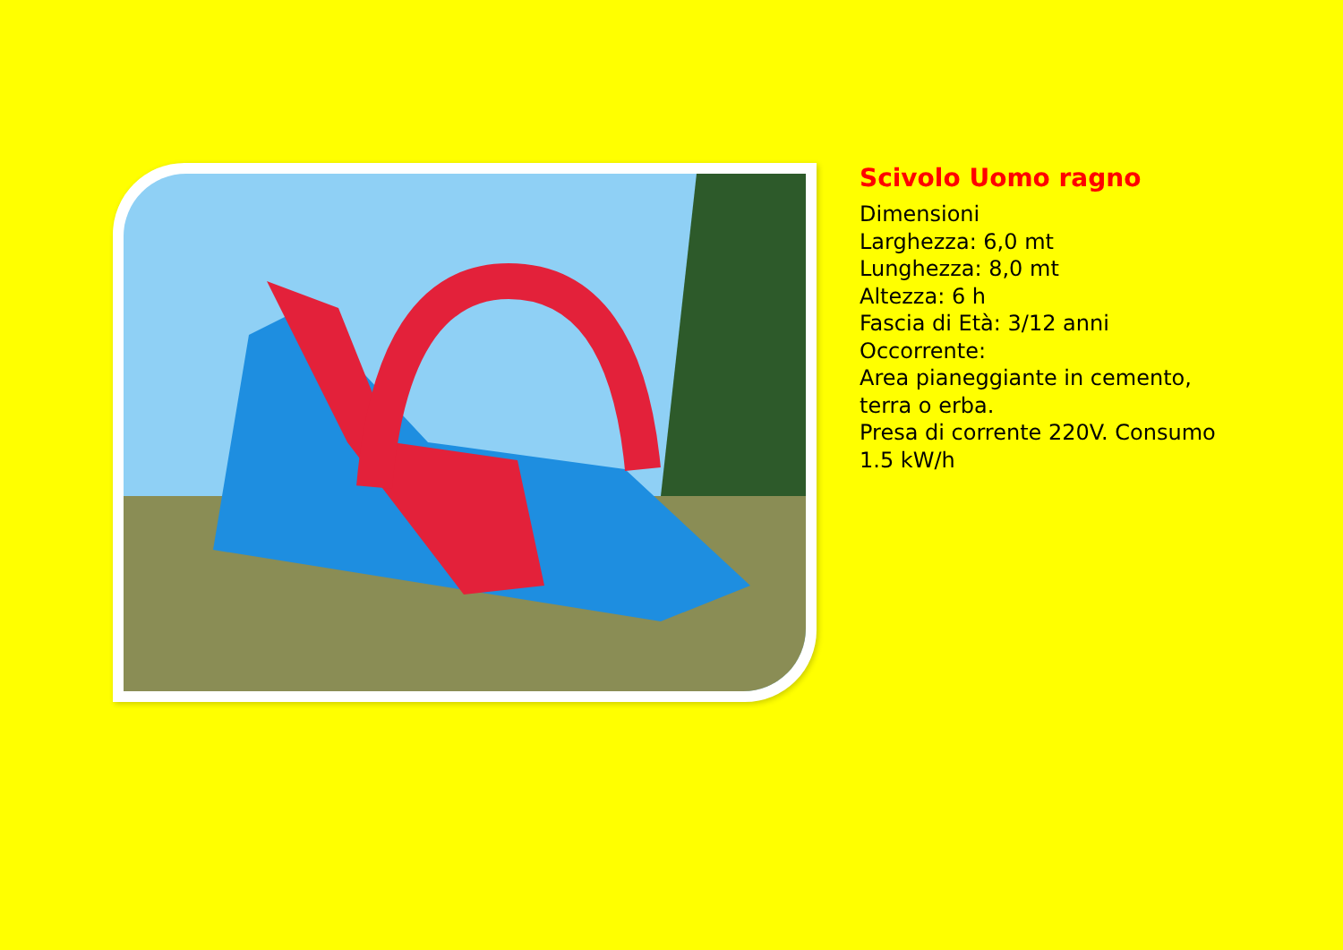Scivolo Uomo ragno
Dimensioni
Larghezza: 6,0 mt
Lunghezza: 8,0 mt
Altezza: 6 h
Fascia di Età: 3/12 anni
Occorrente:
Area pianeggiante in cemento,
terra o erba.
Presa di corrente 220V. Consumo
1.5 kW/h